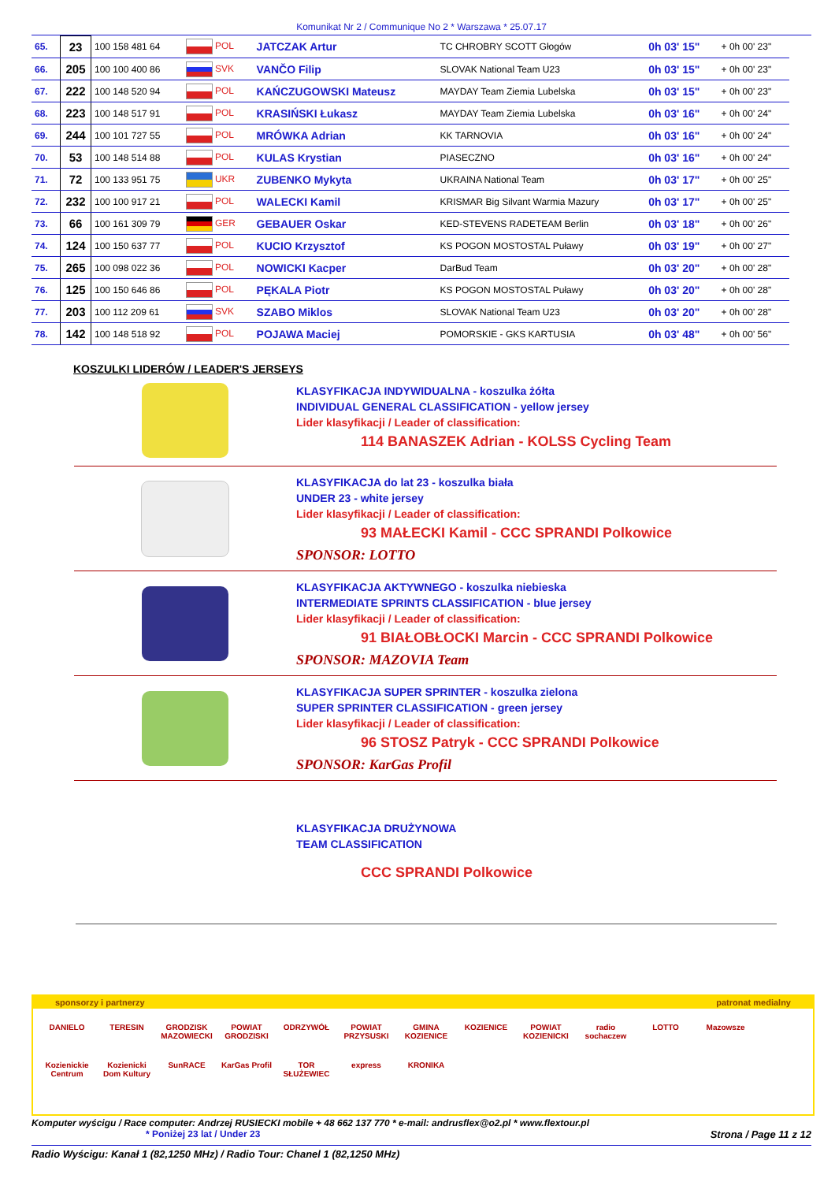Komunikat Nr 2 / Communique No 2 * Warszawa * 25.07.17
| 65. | 23 | 100 158 481 64 | POL | JATCZAK Artur | TC CHROBRY SCOTT Głogów | 0h 03' 15" | + 0h 00' 23" |
| 66. | 205 | 100 100 400 86 | SVK | VANČO Filip | SLOVAK National Team U23 | 0h 03' 15" | + 0h 00' 23" |
| 67. | 222 | 100 148 520 94 | POL | KAŃCZUGOWSKI Mateusz | MAYDAY Team Ziemia Lubelska | 0h 03' 15" | + 0h 00' 23" |
| 68. | 223 | 100 148 517 91 | POL | KRASIŃSKI Łukasz | MAYDAY Team Ziemia Lubelska | 0h 03' 16" | + 0h 00' 24" |
| 69. | 244 | 100 101 727 55 | POL | MRÓWKA Adrian | KK TARNOVIA | 0h 03' 16" | + 0h 00' 24" |
| 70. | 53 | 100 148 514 88 | POL | KULAS Krystian | PIASECZNO | 0h 03' 16" | + 0h 00' 24" |
| 71. | 72 | 100 133 951 75 | UKR | ZUBENKO Mykyta | UKRAINA National Team | 0h 03' 17" | + 0h 00' 25" |
| 72. | 232 | 100 100 917 21 | POL | WALECKI Kamil | KRISMAR Big Silvant Warmia Mazury | 0h 03' 17" | + 0h 00' 25" |
| 73. | 66 | 100 161 309 79 | GER | GEBAUER Oskar | KED-STEVENS RADETEAM Berlin | 0h 03' 18" | + 0h 00' 26" |
| 74. | 124 | 100 150 637 77 | POL | KUCIO Krzysztof | KS POGON MOSTOSTAL Puławy | 0h 03' 19" | + 0h 00' 27" |
| 75. | 265 | 100 098 022 36 | POL | NOWICKI Kacper | DarBud Team | 0h 03' 20" | + 0h 00' 28" |
| 76. | 125 | 100 150 646 86 | POL | PĘKALA Piotr | KS POGON MOSTOSTAL Puławy | 0h 03' 20" | + 0h 00' 28" |
| 77. | 203 | 100 112 209 61 | SVK | SZABO Miklos | SLOVAK National Team U23 | 0h 03' 20" | + 0h 00' 28" |
| 78. | 142 | 100 148 518 92 | POL | POJAWA Maciej | POMORSKIE - GKS KARTUSIA | 0h 03' 48" | + 0h 00' 56" |
KOSZULKI LIDERÓW / LEADER'S JERSEYS
KLASYFIKACJA INDYWIDUALNA - koszulka żółta
INDIVIDUAL GENERAL CLASSIFICATION - yellow jersey
Lider klasyfikacji / Leader of classification:
114 BANASZEK Adrian - KOLSS Cycling Team
KLASYFIKACJA do lat 23 - koszulka biała
UNDER 23 - white jersey
Lider klasyfikacji / Leader of classification:
93 MAŁECKI Kamil - CCC SPRANDI Polkowice
SPONSOR: LOTTO
KLASYFIKACJA AKTYWNEGO - koszulka niebieska
INTERMEDIATE SPRINTS CLASSIFICATION - blue jersey
Lider klasyfikacji / Leader of classification:
91 BIAŁOBŁOCKI Marcin - CCC SPRANDI Polkowice
SPONSOR: MAZOVIA Team
KLASYFIKACJA SUPER SPRINTER - koszulka zielona
SUPER SPRINTER CLASSIFICATION - green jersey
Lider klasyfikacji / Leader of classification:
96 STOSZ Patryk - CCC SPRANDI Polkowice
SPONSOR: KarGas Profil
KLASYFIKACJA DRUŻYNOWA
TEAM CLASSIFICATION
CCC SPRANDI Polkowice
sponsorzy i partnerzy patronat medialny
DANIELO TERESIN GRODZISK MAZOWIECKI POWIAT GRODZISKI ODRZYWÓŁ POWIAT PRZYSUSKI GMINA KOZIENICE KOZIENICE POWIAT KOZIENICKI radio sochaczew LOTTO Mazowsze Kozienickie Centrum Kozienicki Dom Kultury SunRACE KarGas Profil TOR SŁUŻEWIEC express KRONIKA
Komputer wyścigu / Race computer: Andrzej RUSIECKI mobile + 48 662 137 770 * e-mail: andrusflex@o2.pl * www.flextour.pl
* Poniżej 23 lat / Under 23 Strona / Page 11 z 12
Radio Wyścigu: Kanał 1 (82,1250 MHz) / Radio Tour: Chanel 1 (82,1250 MHz)